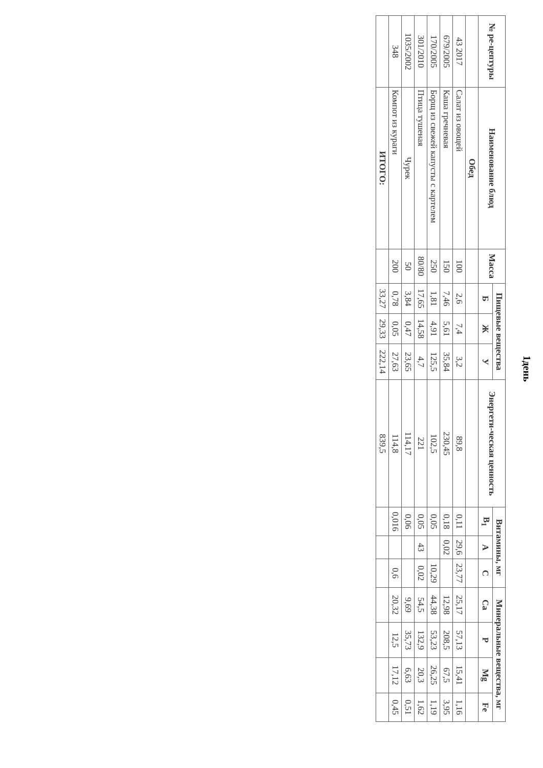1день
| № ре-цептуры | Наименование блюд | Масса | Пищевые вещества | | | Энергети-ческая ценность | Витамины, мг | | | Минеральные вещества, мг | | | |
| --- | --- | --- | --- | --- | --- | --- | --- | --- | --- | --- | --- | --- | --- |
| | | | Б | Ж | У | | B<sub>1</sub> | А | С | Ca | P | Mg | Fe |
| | Обед | | | | | | | | | | | | |
| 43 2017 | Салат из овощей | 100 | 2,6 | 7,4 | 3,2 | 89,8 | 0,11 | 29,6 | 23,77 | 25,17 | 57,13 | 15,41 | 1,16 |
| 679/2005 | Каша гречневая | 150 | 7,46 | 5,61 | 35,84 | 230,45 | 0,18 | 0,02 | | 12,98 | 208,5 | 67,5 | 3,95 |
| 170/2005 | Борщ из свежей капусты с картелем | 250 | 1,81 | 4,91 | 125,5 | 102,5 | 0,05 | | 10,29 | 44,38 | 53,23 | 26,25 | 1,19 |
| 301/2010 | Птица тушеная | 80/80 | 17,65 | 14,58 | 4,7 | 221 | 0,05 | 43 | 0,02 | 54,5 | 132,9 | 20,3 | 1,62 |
| 1035/2002 | Чурек | 50 | 3,84 | 0,47 | 23,65 | 114,17 | 0,06 | | | 9,69 | 35,73 | 6,63 | 0,51 |
| 348 | Компот из кураги | 200 | 0,78 | 0,05 | 27,63 | 114,8 | 0,016 | | 0,6 | 20,32 | 12,5 | 17,12 | 0,45 |
| | ИТОГО: | | 33,27 | 29,33 | 222,14 | 839,5 | | | | | | | |